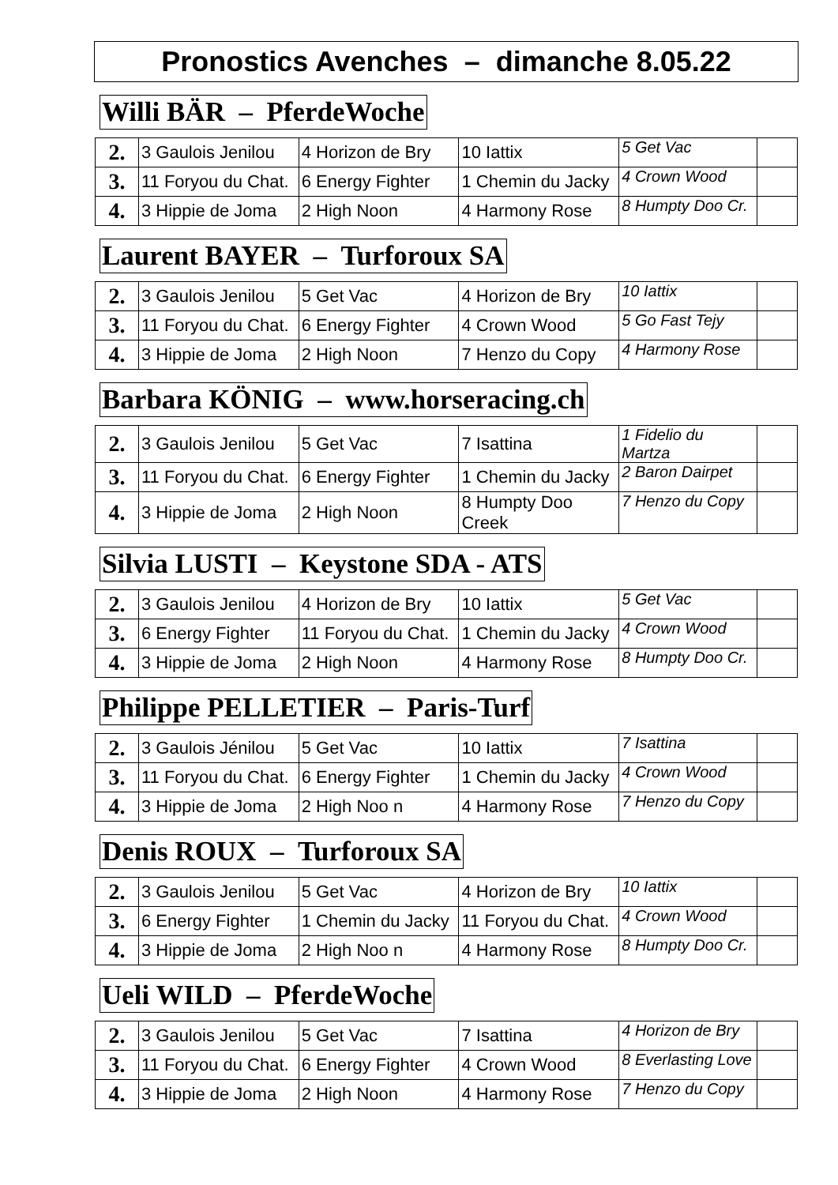Pronostics Avenches – dimanche 8.05.22
Willi BÄR – PferdeWoche
| 2. | 3 Gaulois Jenilou | 4 Horizon de Bry | 10 Iattix | 5 Get Vac | |
| 3. | 11 Foryou du Chat. | 6 Energy Fighter | 1 Chemin du Jacky | 4 Crown Wood | |
| 4. | 3 Hippie de Joma | 2 High Noon | 4 Harmony Rose | 8 Humpty Doo Cr. | |
Laurent BAYER – Turforoux SA
| 2. | 3 Gaulois Jenilou | 5 Get Vac | 4 Horizon de Bry | 10 Iattix | |
| 3. | 11 Foryou du Chat. | 6 Energy Fighter | 4 Crown Wood | 5 Go Fast Tejy | |
| 4. | 3 Hippie de Joma | 2 High Noon | 7 Henzo du Copy | 4 Harmony Rose | |
Barbara KÖNIG – www.horseracing.ch
| 2. | 3 Gaulois Jenilou | 5 Get Vac | 7 Isattina | 1 Fidelio du Martza | |
| 3. | 11 Foryou du Chat. | 6 Energy Fighter | 1 Chemin du Jacky | 2 Baron Dairpet | |
| 4. | 3 Hippie de Joma | 2 High Noon | 8 Humpty Doo Creek | 7 Henzo du Copy | |
Silvia LUSTI – Keystone SDA - ATS
| 2. | 3 Gaulois Jenilou | 4 Horizon de Bry | 10 Iattix | 5 Get Vac | |
| 3. | 6 Energy Fighter | 11 Foryou du Chat. | 1 Chemin du Jacky | 4 Crown Wood | |
| 4. | 3 Hippie de Joma | 2 High Noon | 4 Harmony Rose | 8 Humpty Doo Cr. | |
Philippe PELLETIER – Paris-Turf
| 2. | 3 Gaulois Jénilou | 5 Get Vac | 10 Iattix | 7 Isattina | |
| 3. | 11 Foryou du Chat. | 6 Energy Fighter | 1 Chemin du Jacky | 4 Crown Wood | |
| 4. | 3 Hippie de Joma | 2 High Noo n | 4 Harmony Rose | 7 Henzo du Copy | |
Denis ROUX – Turforoux SA
| 2. | 3 Gaulois Jenilou | 5 Get Vac | 4 Horizon de Bry | 10 Iattix | |
| 3. | 6 Energy Fighter | 1 Chemin du Jacky | 11 Foryou du Chat. | 4 Crown Wood | |
| 4. | 3 Hippie de Joma | 2 High Noo n | 4 Harmony Rose | 8 Humpty Doo Cr. | |
Ueli WILD – PferdeWoche
| 2. | 3 Gaulois Jenilou | 5 Get Vac | 7 Isattina | 4 Horizon de Bry | |
| 3. | 11 Foryou du Chat. | 6 Energy Fighter | 4 Crown Wood | 8 Everlasting Love | |
| 4. | 3 Hippie de Joma | 2 High Noon | 4 Harmony Rose | 7 Henzo du Copy | |